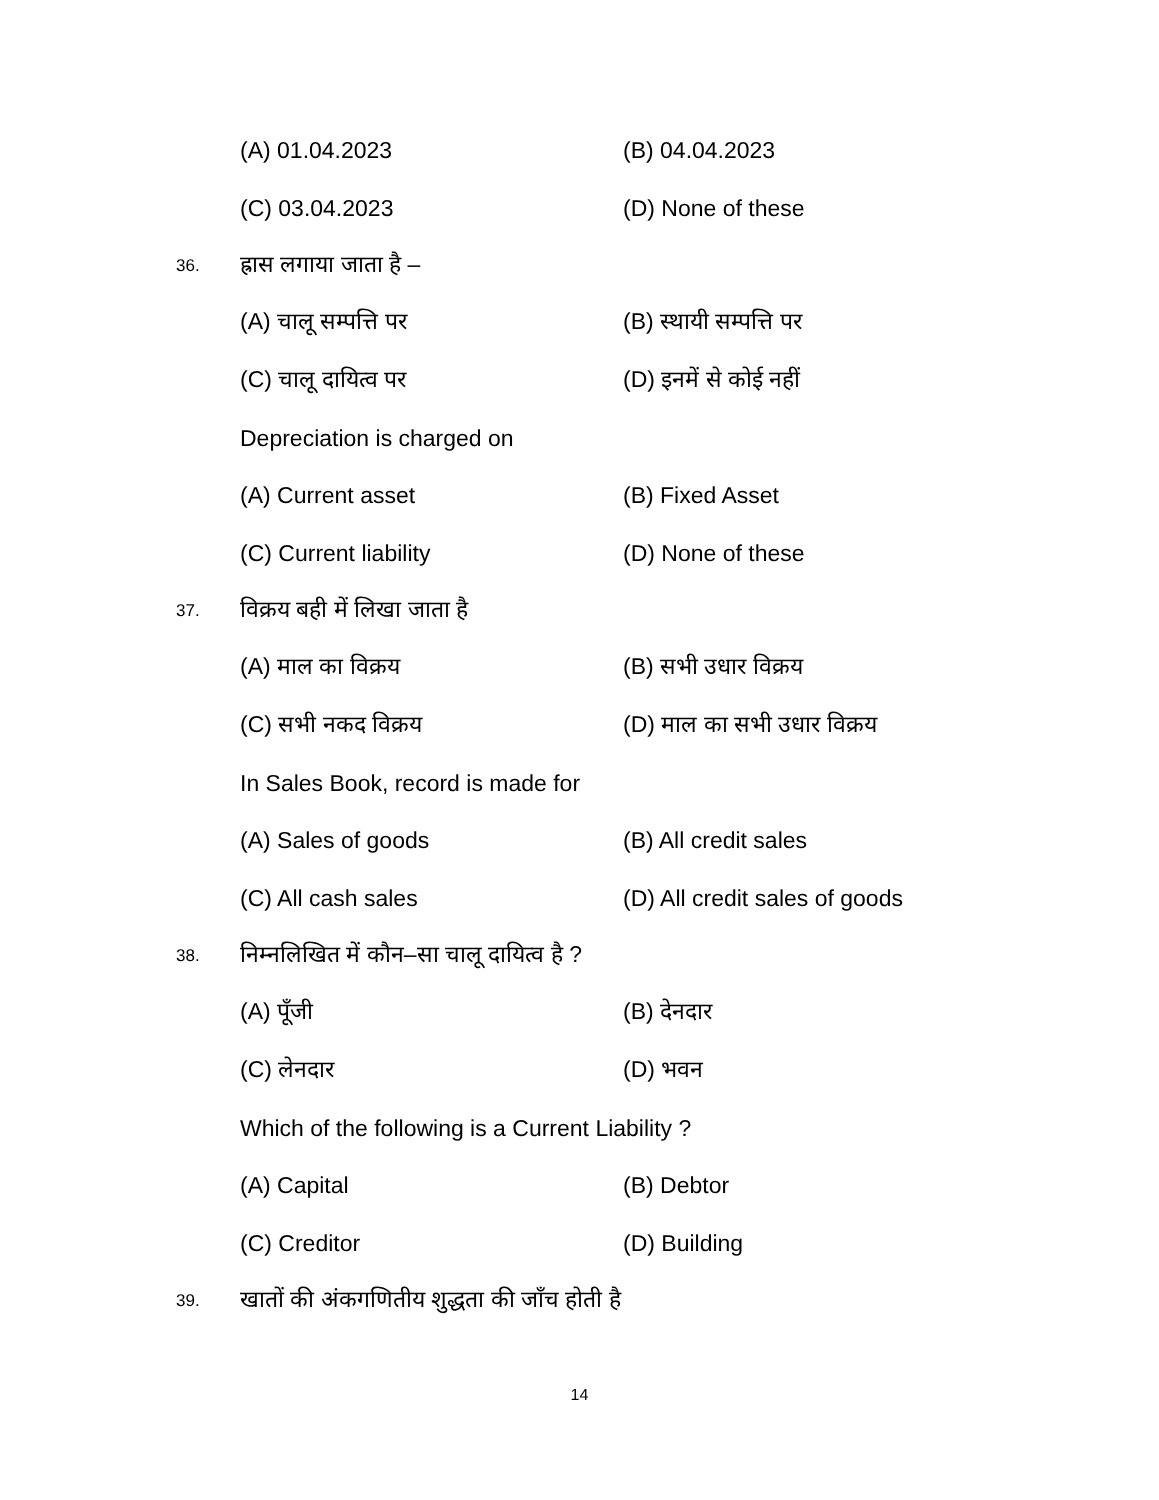(A) 01.04.2023 (B) 04.04.2023
(C) 03.04.2023 (D) None of these
36. ह्रास लगाया जाता है –
(A) चालू सम्पत्ति पर (B) स्थायी सम्पत्ति पर
(C) चालू दायित्व पर (D) इनमें से कोई नहीं
Depreciation is charged on
(A) Current asset (B) Fixed Asset
(C) Current liability (D) None of these
37. विक्रय बही में लिखा जाता है
(A) माल का विक्रय (B) सभी उधार विक्रय
(C) सभी नकद विक्रय (D) माल का सभी उधार विक्रय
In Sales Book, record is made for
(A) Sales of goods (B) All credit sales
(C) All cash sales (D) All credit sales of goods
38. निम्नलिखित में कौन–सा चालू दायित्व है ?
(A) पूँजी (B) देनदार
(C) लेनदार (D) भवन
Which of the following is a Current Liability ?
(A) Capital (B) Debtor
(C) Creditor (D) Building
39. खातों की अंकगणितीय शुद्धता की जाँच होती है
14